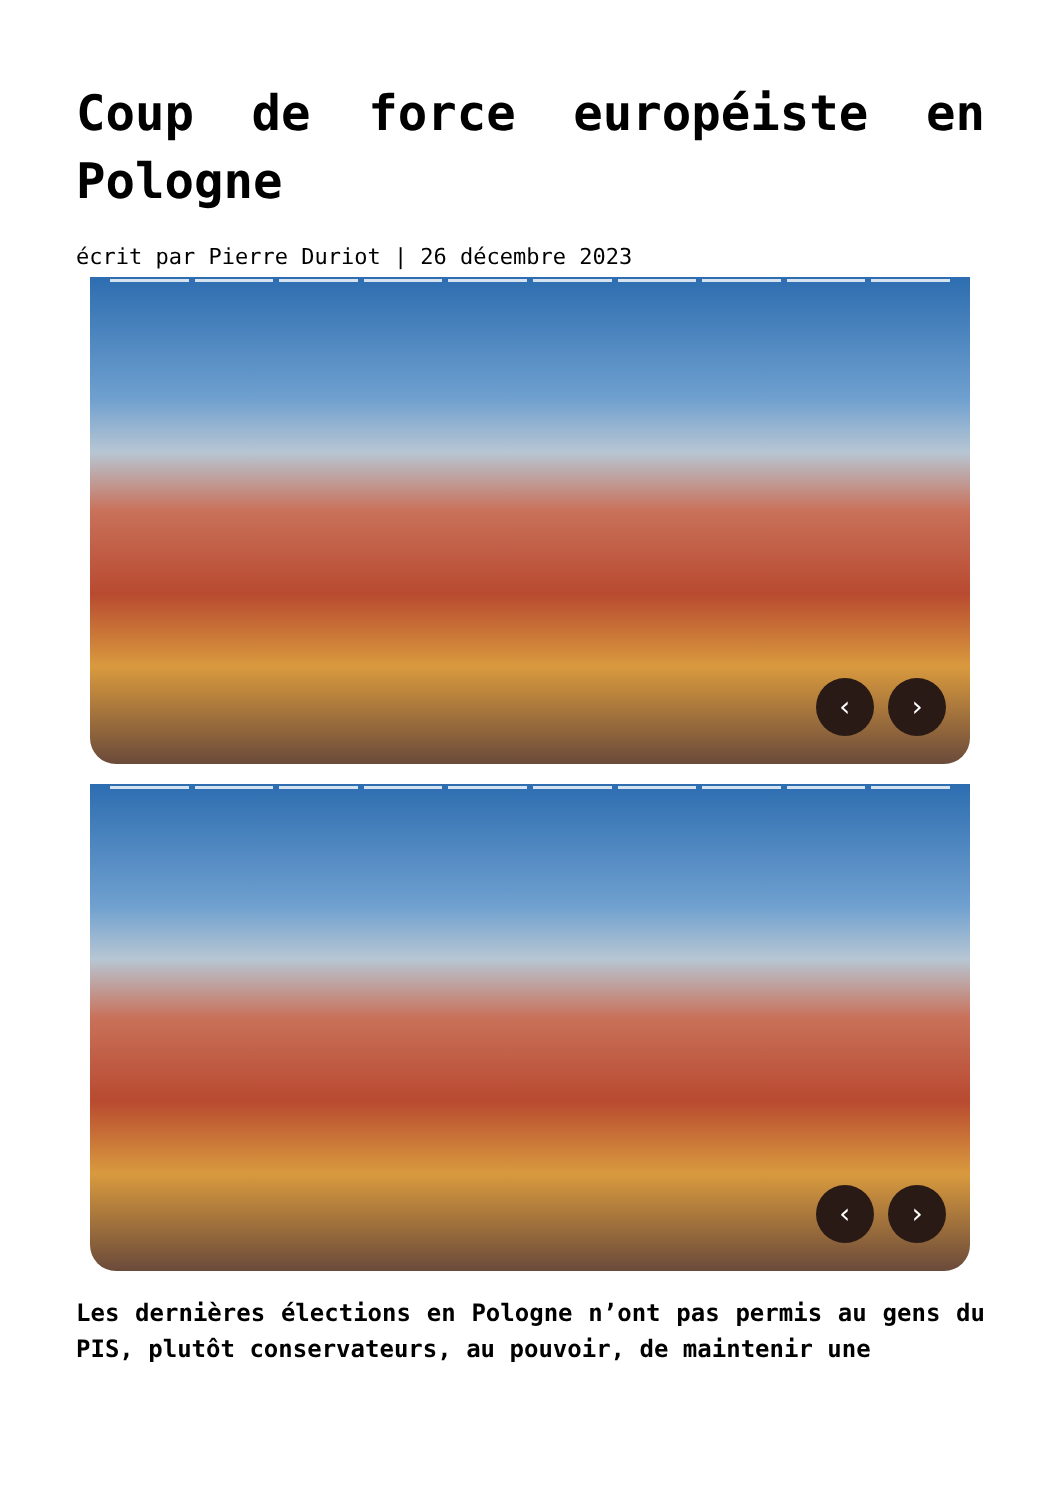Coup de force européiste en Pologne
écrit par Pierre Duriot | 26 décembre 2023
‹ ›
‹ ›
Les dernières élections en Pologne n’ont pas permis au gens du PIS, plutôt conservateurs, au pouvoir, de maintenir une